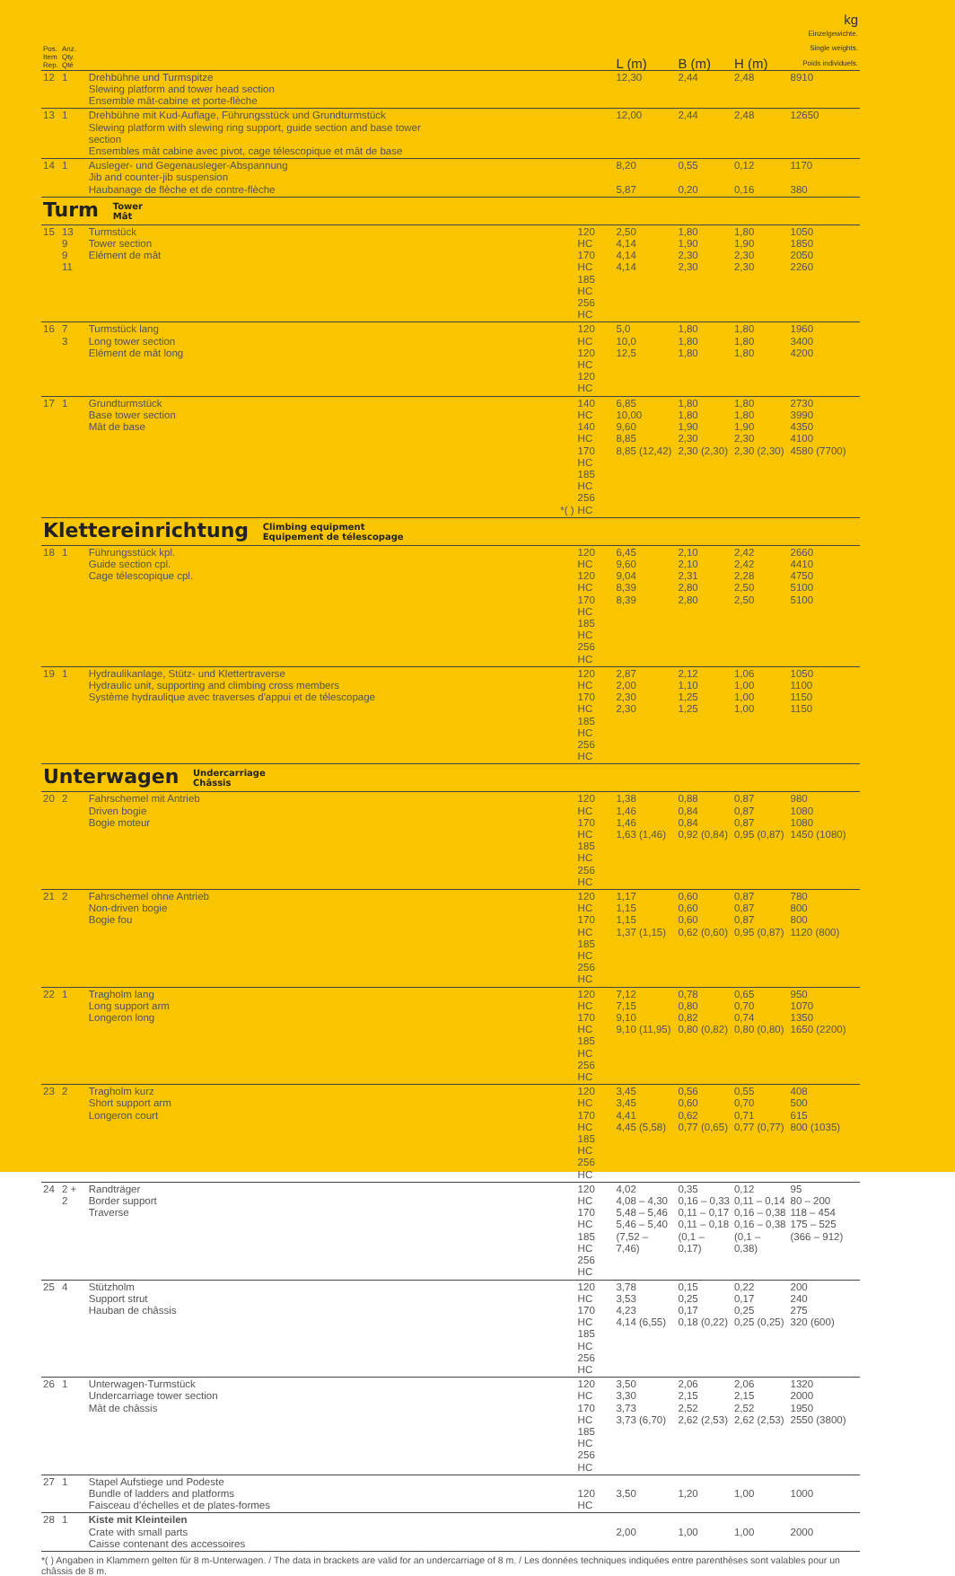| Pos. Item Rep. | Anz. Qty. Qté | | | | L (m) | B (m) | H (m) | kg Einzelgewichte. Single weights. Poids individuels. |
| --- | --- | --- | --- | --- | --- | --- | --- | --- |
| 12 | 1 | Drehbühne und Turmspitze Slewing platform and tower head section Ensemble mât-cabine et porte-flèche | | | 12,30 | 2,44 | 2,48 | 8910 |
| 13 | 1 | Drehbühne mit Kud-Auflage, Führungsstück und Grundturmstück Slewing platform with slewing ring support, guide section and base tower section Ensembles mât cabine avec pivot, cage télescopique et mât de base | | | 12,00 | 2,44 | 2,48 | 12650 |
| 14 | 1 | Ausleger- und Gegenausleger-Abspannung Jib and counter-jib suspension Haubanage de flèche et de contre-flèche | | | 8,20 5,87 | 0,55 0,20 | 0,12 0,16 | 1170 380 |
| Turm Tower Mât | | | | | | | | |
| 15 | 13 9 9 11 | Turmstück Tower section Elément de mât | | 120 HC 170 HC 185 HC 256 HC | 2,50 4,14 4,14 4,14 | 1,80 1,90 2,30 2,30 | 1,80 1,90 2,30 2,30 | 1050 1850 2050 2260 |
| 16 | 7 3 | Turmstück lang Long tower section Elément de mât long | | 120 HC 120 HC 120 HC | 5,0 10,0 12,5 | 1,80 1,80 1,80 | 1,80 1,80 1,80 | 1960 3400 4200 |
| 17 | 1 | Grundturmstück Base tower section Mât de base | *( ) | 140 HC 140 HC 170 HC 185 HC 256 HC | 6,85 10,00 9,60 8,85 8,85 (12,42) | 1,80 1,80 1,90 2,30 2,30 (2,30) | 1,80 1,80 1,90 2,30 2,30 (2,30) | 2730 3990 4350 4100 4580 (7700) |
| Klettereinrichtung Climbing equipment Equipement de télescopage | | | | | | | | |
| 18 | 1 | Führungsstück kpl. Guide section cpl. Cage télescopique cpl. | | 120 HC 120 HC 170 HC 185 HC 256 HC | 6,45 9,60 9,04 8,39 8,39 | 2,10 2,10 2,31 2,80 2,80 | 2,42 2,42 2,28 2,50 2,50 | 2660 4410 4750 5100 5100 |
| 19 | 1 | Hydraulikanlage, Stütz- und Klettertraverse Hydraulic unit, supporting and climbing cross members Système hydraulique avec traverses d'appui et de télescopage | | 120 HC 170 HC 185 HC 256 HC | 2,87 2,00 2,30 2,30 | 2,12 1,10 1,25 1,25 | 1,06 1,00 1,00 1,00 | 1050 1100 1150 1150 |
| Unterwagen Undercarriage Châssis | | | | | | | | |
| 20 | 2 | Fahrschemel mit Antrieb Driven bogie Bogie moteur | | 120 HC 170 HC 185 HC 256 HC | 1,38 1,46 1,46 1,63 (1,46) | 0,88 0,84 0,84 0,92 (0,84) | 0,87 0,87 0,87 0,95 (0,87) | 980 1080 1080 1450 (1080) |
| 21 | 2 | Fahrschemel ohne Antrieb Non-driven bogie Bogie fou | | 120 HC 170 HC 185 HC 256 HC | 1,17 1,15 1,15 1,37 (1,15) | 0,60 0,60 0,60 0,62 (0,60) | 0,87 0,87 0,87 0,95 (0,87) | 780 800 800 1120 (800) |
| 22 | 1 | Tragholm lang Long support arm Longeron long | | 120 HC 170 HC 185 HC 256 HC | 7,12 7,15 9,10 9,10 (11,95) | 0,78 0,80 0,82 0,80 (0,82) | 0,65 0,70 0,74 0,80 (0,80) | 950 1070 1350 1650 (2200) |
| 23 | 2 | Tragholm kurz Short support arm Longeron court | | 120 HC 170 HC 185 HC 256 HC | 3,45 3,45 4,41 4,45 (5,58) | 0,56 0,60 0,62 0,77 (0,65) | 0,55 0,70 0,71 0,77 (0,77) | 408 500 615 800 (1035) |
| 24 | 2 + 2 | Randträger Border support Traverse | | 120 HC 170 HC 185 HC 256 HC | 4,02 4,08 – 4,30 5,48 – 5,46 5,46 – 5,40 (7,52 – 7,46) | 0,35 0,16 – 0,33 0,11 – 0,17 0,11 – 0,18 (0,1 – 0,17) | 0,12 0,11 – 0,14 0,16 – 0,38 0,16 – 0,38 (0,1 – 0,38) | 95 80 – 200 118 – 454 175 – 525 (366 – 912) |
| 25 | 4 | Stützholm Support strut Hauban de châssis | | 120 HC 170 HC 185 HC 256 HC | 3,78 3,53 4,23 4,14 (6,55) | 0,15 0,25 0,17 0,18 (0,22) | 0,22 0,17 0,25 0,25 (0,25) | 200 240 275 320 (600) |
| 26 | 1 | Unterwagen-Turmstück Undercarriage tower section Mât de châssis | | 120 HC 170 HC 185 HC 256 HC | 3,50 3,30 3,73 3,73 (6,70) | 2,06 2,15 2,52 2,62 (2,53) | 2,06 2,15 2,52 2,62 (2,53) | 1320 2000 1950 2550 (3800) |
| 27 | 1 | Stapel Aufstiege und Podeste Bundle of ladders and platforms Faisceau d'échelles et de plates-formes | | 120 HC | 3,50 | 1,20 | 1,00 | 1000 |
| 28 | 1 | Kiste mit Kleinteilen Crate with small parts Caisse contenant des accessoires | | | 2,00 | 1,00 | 1,00 | 2000 |
*( ) Angaben in Klammern gelten für 8 m-Unterwagen. / The data in brackets are valid for an undercarriage of 8 m. / Les données techniques indiquées entre parenthèses sont valables pour un châssis de 8 m.